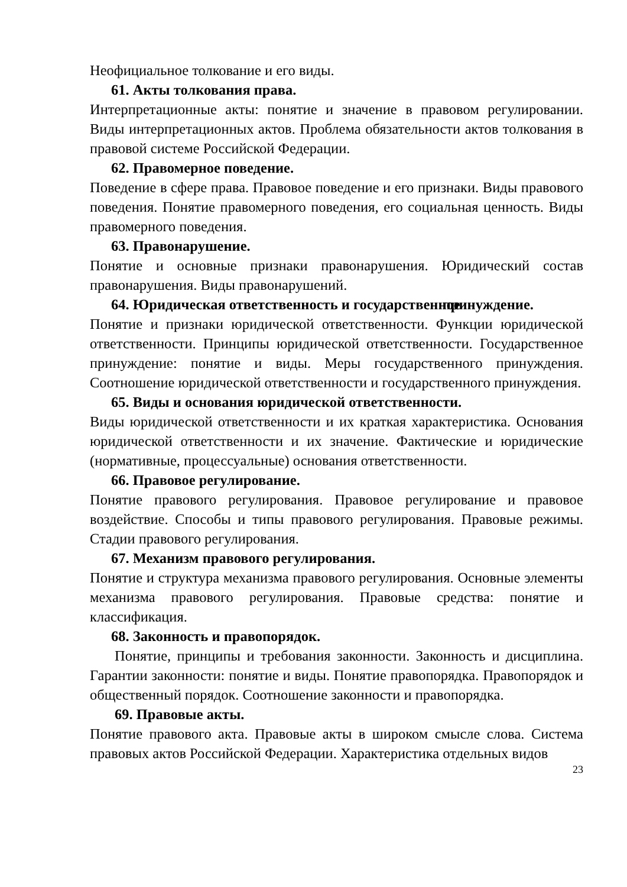Неофициальное толкование и его виды.
61. Акты толкования права.
Интерпретационные акты: понятие и значение в правовом регулировании. Виды интерпретационных актов. Проблема обязательности актов толкования в правовой системе Российской Федерации.
62. Правомерное поведение.
Поведение в сфере права. Правовое поведение и его признаки. Виды правового поведения. Понятие правомерного поведения, его социальная ценность. Виды правомерного поведения.
63. Правонарушение.
Понятие и основные признаки правонарушения. Юридический состав правонарушения. Виды правонарушений.
64. Юридическая ответственность и государственное принуждение.
Понятие и признаки юридической ответственности. Функции юридической ответственности. Принципы юридической ответственности. Государственное принуждение: понятие и виды. Меры государственного принуждения. Соотношение юридической ответственности и государственного принуждения.
65. Виды и основания юридической ответственности.
Виды юридической ответственности и их краткая характеристика. Основания юридической ответственности и их значение. Фактические и юридические (нормативные, процессуальные) основания ответственности.
66. Правовое регулирование.
Понятие правового регулирования. Правовое регулирование и правовое воздействие. Способы и типы правового регулирования. Правовые режимы. Стадии правового регулирования.
67. Механизм правового регулирования.
Понятие и структура механизма правового регулирования. Основные элементы механизма правового регулирования. Правовые средства: понятие и классификация.
68. Законность и правопорядок.
Понятие, принципы и требования законности. Законность и дисциплина. Гарантии законности: понятие и виды. Понятие правопорядка. Правопорядок и общественный порядок. Соотношение законности и правопорядка.
69. Правовые акты.
Понятие правового акта. Правовые акты в широком смысле слова. Система правовых актов Российской Федерации. Характеристика отдельных видов
23